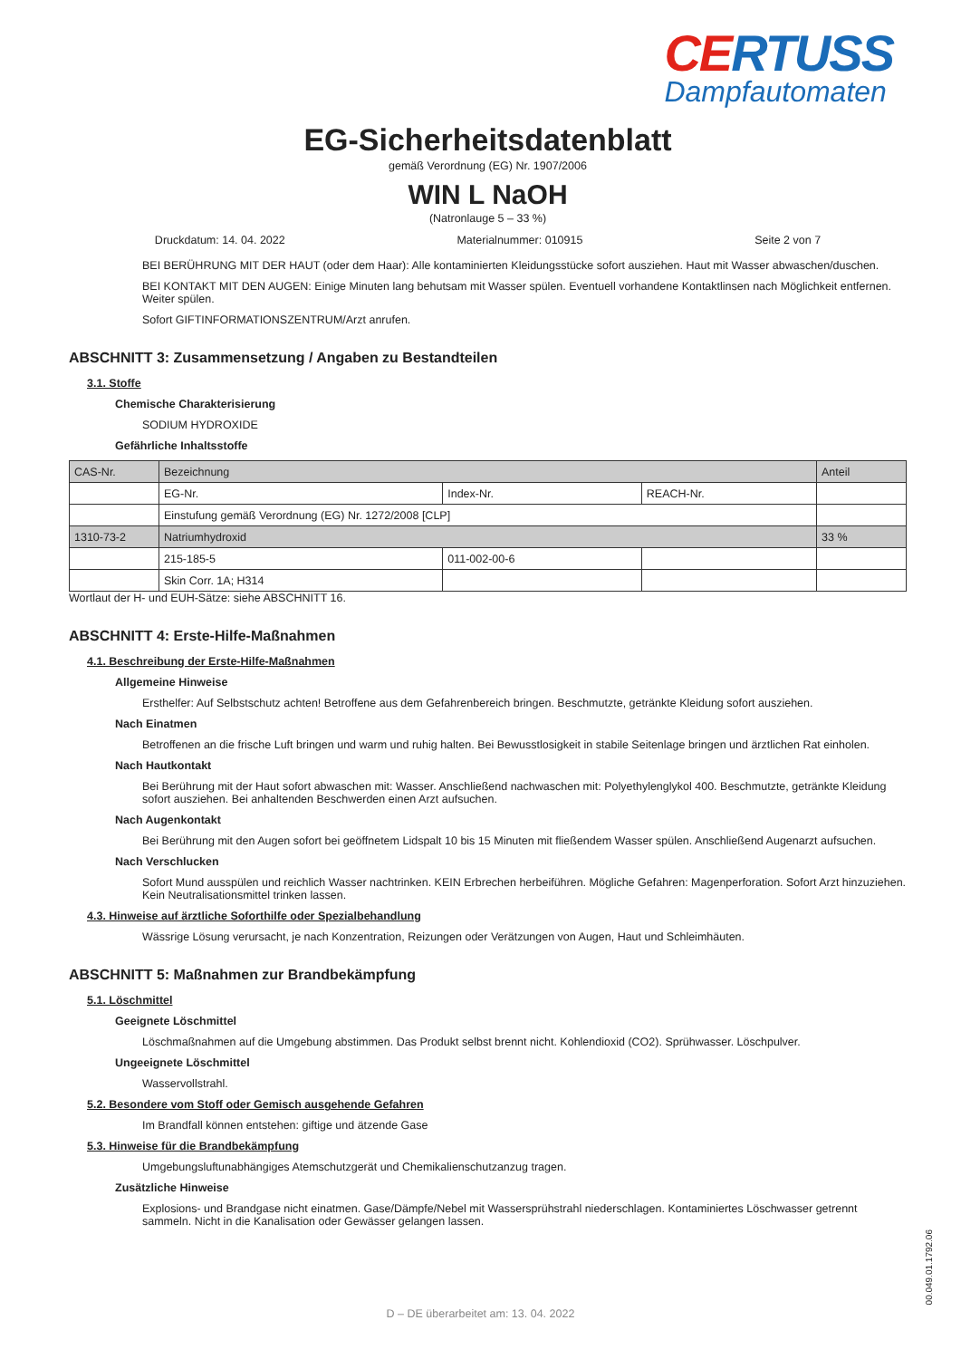CERTUSS
Dampfautomaten
EG-Sicherheitsdatenblatt
gemäß Verordnung (EG) Nr. 1907/2006
WIN L NaOH
(Natronlauge 5 – 33 %)
Druckdatum: 14. 04. 2022 Materialnummer: 010915 Seite 2 von 7
BEI BERÜHRUNG MIT DER HAUT (oder dem Haar): Alle kontaminierten Kleidungsstücke sofort ausziehen. Haut mit Wasser abwaschen/duschen.
BEI KONTAKT MIT DEN AUGEN: Einige Minuten lang behutsam mit Wasser spülen. Eventuell vorhandene Kontaktlinsen nach Möglichkeit entfernen. Weiter spülen.
Sofort GIFTINFORMATIONSZENTRUM/Arzt anrufen.
ABSCHNITT 3: Zusammensetzung / Angaben zu Bestandteilen
3.1. Stoffe
Chemische Charakterisierung
SODIUM HYDROXIDE
Gefährliche Inhaltsstoffe
| CAS-Nr. | Bezeichnung | | | Anteil |
| | EG-Nr. | Index-Nr. | REACH-Nr. | |
| | Einstufung gemäß Verordnung (EG) Nr. 1272/2008 [CLP] | | | |
| 1310-73-2 | Natriumhydroxid | | | 33 % |
| | 215-185-5 | 011-002-00-6 | | |
| | Skin Corr. 1A; H314 | | | |
Wortlaut der H- und EUH-Sätze: siehe ABSCHNITT 16.
ABSCHNITT 4: Erste-Hilfe-Maßnahmen
4.1. Beschreibung der Erste-Hilfe-Maßnahmen
Allgemeine Hinweise
Ersthelfer: Auf Selbstschutz achten! Betroffene aus dem Gefahrenbereich bringen. Beschmutzte, getränkte Kleidung sofort ausziehen.
Nach Einatmen
Betroffenen an die frische Luft bringen und warm und ruhig halten. Bei Bewusstlosigkeit in stabile Seitenlage bringen und ärztlichen Rat einholen.
Nach Hautkontakt
Bei Berührung mit der Haut sofort abwaschen mit: Wasser. Anschließend nachwaschen mit: Polyethylenglykol 400. Beschmutzte, getränkte Kleidung sofort ausziehen. Bei anhaltenden Beschwerden einen Arzt aufsuchen.
Nach Augenkontakt
Bei Berührung mit den Augen sofort bei geöffnetem Lidspalt 10 bis 15 Minuten mit fließendem Wasser spülen. Anschließend Augenarzt aufsuchen.
Nach Verschlucken
Sofort Mund ausspülen und reichlich Wasser nachtrinken. KEIN Erbrechen herbeiführen. Mögliche Gefahren: Magenperforation. Sofort Arzt hinzuziehen. Kein Neutralisationsmittel trinken lassen.
4.3. Hinweise auf ärztliche Soforthilfe oder Spezialbehandlung
Wässrige Lösung verursacht, je nach Konzentration, Reizungen oder Verätzungen von Augen, Haut und Schleimhäuten.
ABSCHNITT 5: Maßnahmen zur Brandbekämpfung
5.1. Löschmittel
Geeignete Löschmittel
Löschmaßnahmen auf die Umgebung abstimmen. Das Produkt selbst brennt nicht. Kohlendioxid (CO2). Sprühwasser. Löschpulver.
Ungeeignete Löschmittel
Wasservollstrahl.
5.2. Besondere vom Stoff oder Gemisch ausgehende Gefahren
Im Brandfall können entstehen: giftige und ätzende Gase
5.3. Hinweise für die Brandbekämpfung
Umgebungsluftunabhängiges Atemschutzgerät und Chemikalienschutzanzug tragen.
Zusätzliche Hinweise
Explosions- und Brandgase nicht einatmen. Gase/Dämpfe/Nebel mit Wassersprühstrahl niederschlagen. Kontaminiertes Löschwasser getrennt sammeln. Nicht in die Kanalisation oder Gewässer gelangen lassen.
D – DE überarbeitet am: 13. 04. 2022
00.049.01.1792.06